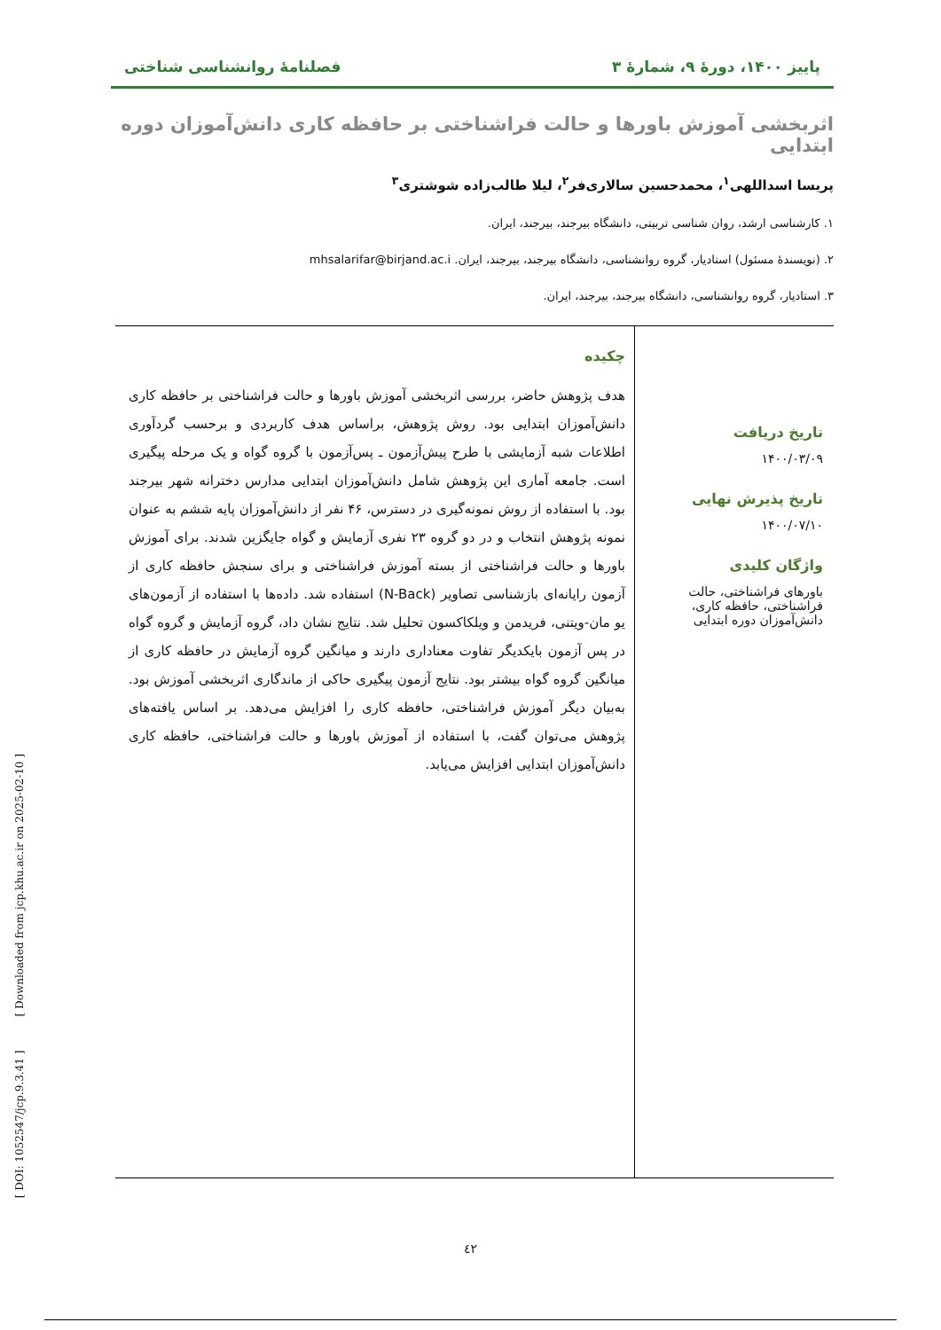پاییز ۱۴۰۰، دورهٔ ۹، شمارهٔ ۳ فصلنامهٔ روانشناسی شناختی
اثربخشی آموزش باورها و حالت فراشناختی بر حافظه کاری دانش‌آموزان دوره ابتدایی
پریسا اسداللهی<sup>۱</sup>، محمدحسین سالاری‌فر<sup>۲</sup>، لیلا طالب‌زاده شوشتری<sup>۳</sup>
۱. کارشناسی ارشد، روان شناسی تربیتی، دانشگاه بیرجند، بیرجند، ایران.
۲. (نویسندهٔ مسئول) استادیار، گروه روانشناسی، دانشگاه بیرجند، بیرجند، ایران. mhsalarifar@birjand.ac.i
۳. استادیار، گروه روانشناسی، دانشگاه بیرجند، بیرجند، ایران.
تاریخ دریافت
۱۴۰۰/۰۳/۰۹
تاریخ پذیرش نهایی
۱۴۰۰/۰۷/۱۰
واژگان کلیدی
باورهای فراشناختی، حالت فراشناختی، حافظه کاری، دانش‌آموزان دوره ابتدایی
چکیده
هدف پژوهش حاضر، بررسی اثربخشی آموزش باورها و حالت فراشناختی بر حافظه کاری دانش‌آموزان ابتدایی بود. روش پژوهش، براساس هدف کاربردی و برحسب گردآوری اطلاعات شبه آزمایشی با طرح پیش‌آزمون ـ پس‌آزمون با گروه گواه و یک مرحله پیگیری است. جامعه آماری این پژوهش شامل دانش‌آموزان ابتدایی مدارس دخترانه شهر بیرجند بود. با استفاده از روش نمونه‌گیری در دسترس، ۴۶ نفر از دانش‌آموزان پایه ششم به عنوان نمونه پژوهش انتخاب و در دو گروه ۲۳ نفری آزمایش و گواه جایگزین شدند. برای آموزش باورها و حالت فراشناختی از بسته آموزش فراشناختی و برای سنجش حافظه کاری از آزمون رایانه‌ای بازشناسی تصاویر (N-Back) استفاده شد. داده‌ها با استفاده از آزمون‌های یو مان-ویتنی، فریدمن و ویلکاکسون تحلیل شد. نتایج نشان داد، گروه آزمایش و گروه گواه در پس آزمون بایکدیگر تفاوت معناداری دارند و میانگین گروه آزمایش در حافظه کاری از میانگین گروه گواه بیشتر بود. نتایج آزمون پیگیری حاکی از ماندگاری اثربخشی آموزش بود. به‌بیان دیگر آموزش فراشناختی، حافظه کاری را افزایش می‌دهد. بر اساس یافته‌های پژوهش می‌توان گفت، با استفاده از آموزش باورها و حالت فراشناختی، حافظه کاری دانش‌آموزان ابتدایی افزایش می‌یابد.
[ DOI: 1052547/jcp.9.3.41 ] [ Downloaded from jcp.khu.ac.ir on 2025-02-10 ]
٤٢